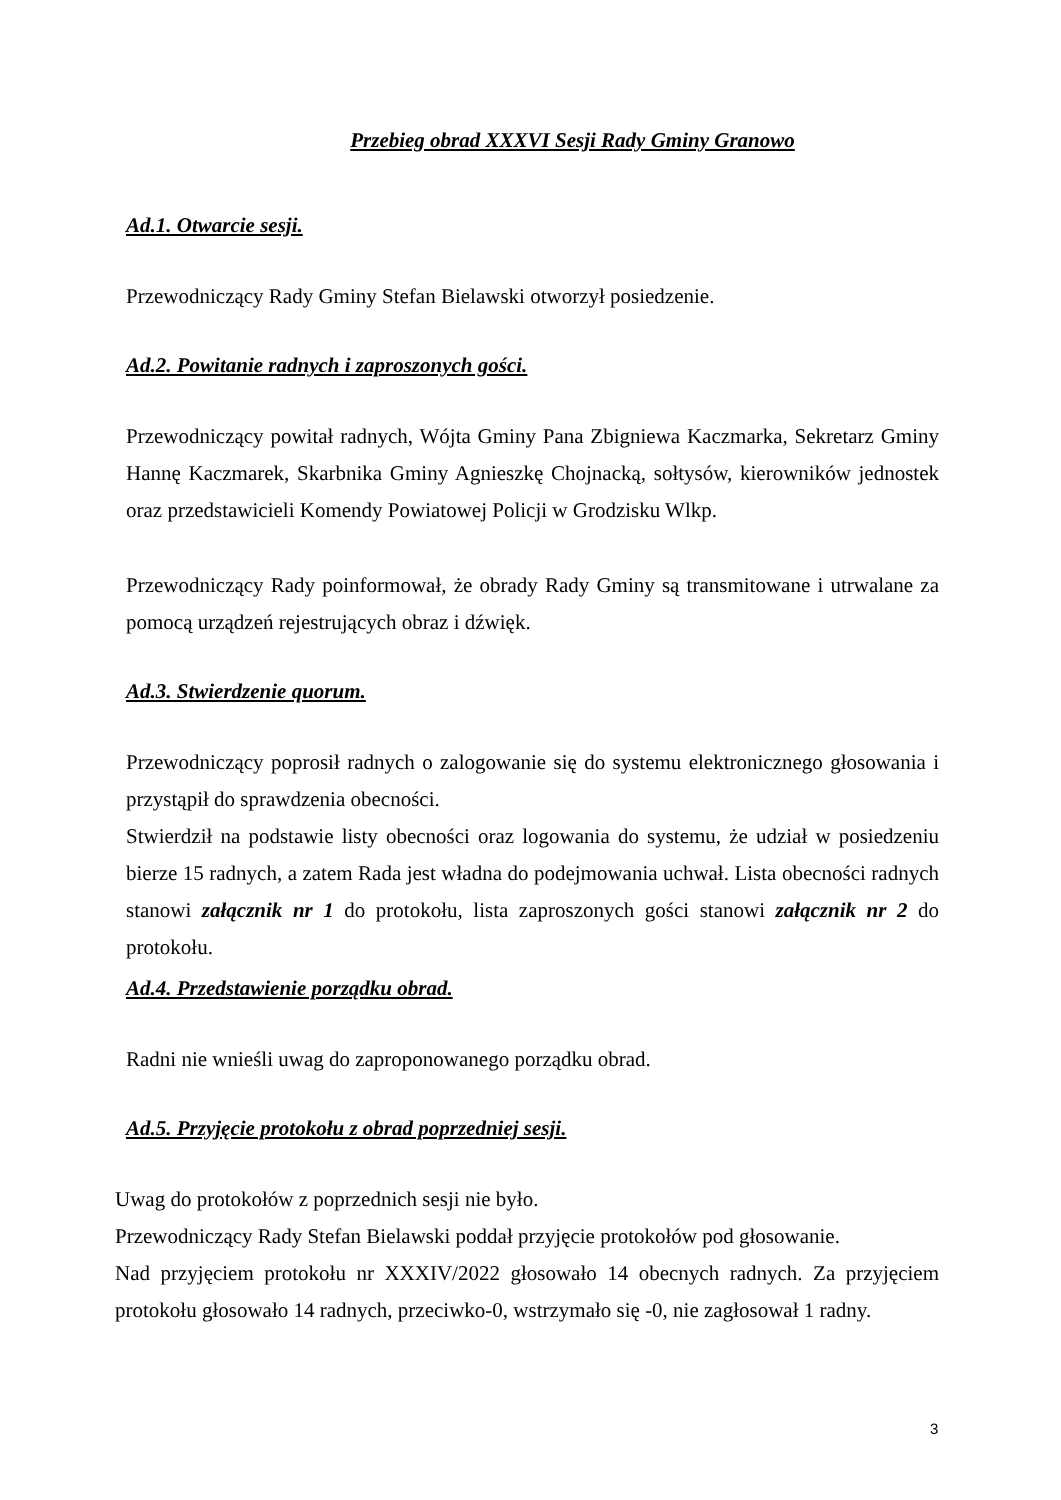Przebieg obrad XXXVI Sesji Rady Gminy Granowo
Ad.1. Otwarcie sesji.
Przewodniczący Rady Gminy Stefan Bielawski otworzył posiedzenie.
Ad.2. Powitanie radnych i zaproszonych gości.
Przewodniczący powitał radnych, Wójta Gminy Pana Zbigniewa Kaczmarka, Sekretarz Gminy Hannę Kaczmarek, Skarbnika Gminy Agnieszkę Chojnacką, sołtysów, kierowników jednostek oraz przedstawicieli Komendy Powiatowej Policji w Grodzisku Wlkp.
Przewodniczący Rady poinformował, że obrady Rady Gminy są transmitowane i utrwalane za pomocą urządzeń rejestrujących obraz i dźwięk.
Ad.3. Stwierdzenie quorum.
Przewodniczący poprosił radnych o zalogowanie się do systemu elektronicznego głosowania i przystąpił do sprawdzenia obecności.
Stwierdził na podstawie listy obecności oraz logowania do systemu, że udział w posiedzeniu bierze 15 radnych, a zatem Rada jest władna do podejmowania uchwał. Lista obecności radnych stanowi załącznik nr 1 do protokołu, lista zaproszonych gości stanowi załącznik nr 2 do protokołu.
Ad.4. Przedstawienie porządku obrad.
Radni nie wnieśli uwag do zaproponowanego porządku obrad.
Ad.5. Przyjęcie protokołu z obrad poprzedniej sesji.
Uwag do protokołów z poprzednich sesji nie było.
Przewodniczący Rady Stefan Bielawski poddał przyjęcie protokołów pod głosowanie.
Nad przyjęciem protokołu nr XXXIV/2022 głosowało 14 obecnych radnych. Za przyjęciem protokołu głosowało 14 radnych, przeciwko-0, wstrzymało się -0, nie zagłosował 1 radny.
3